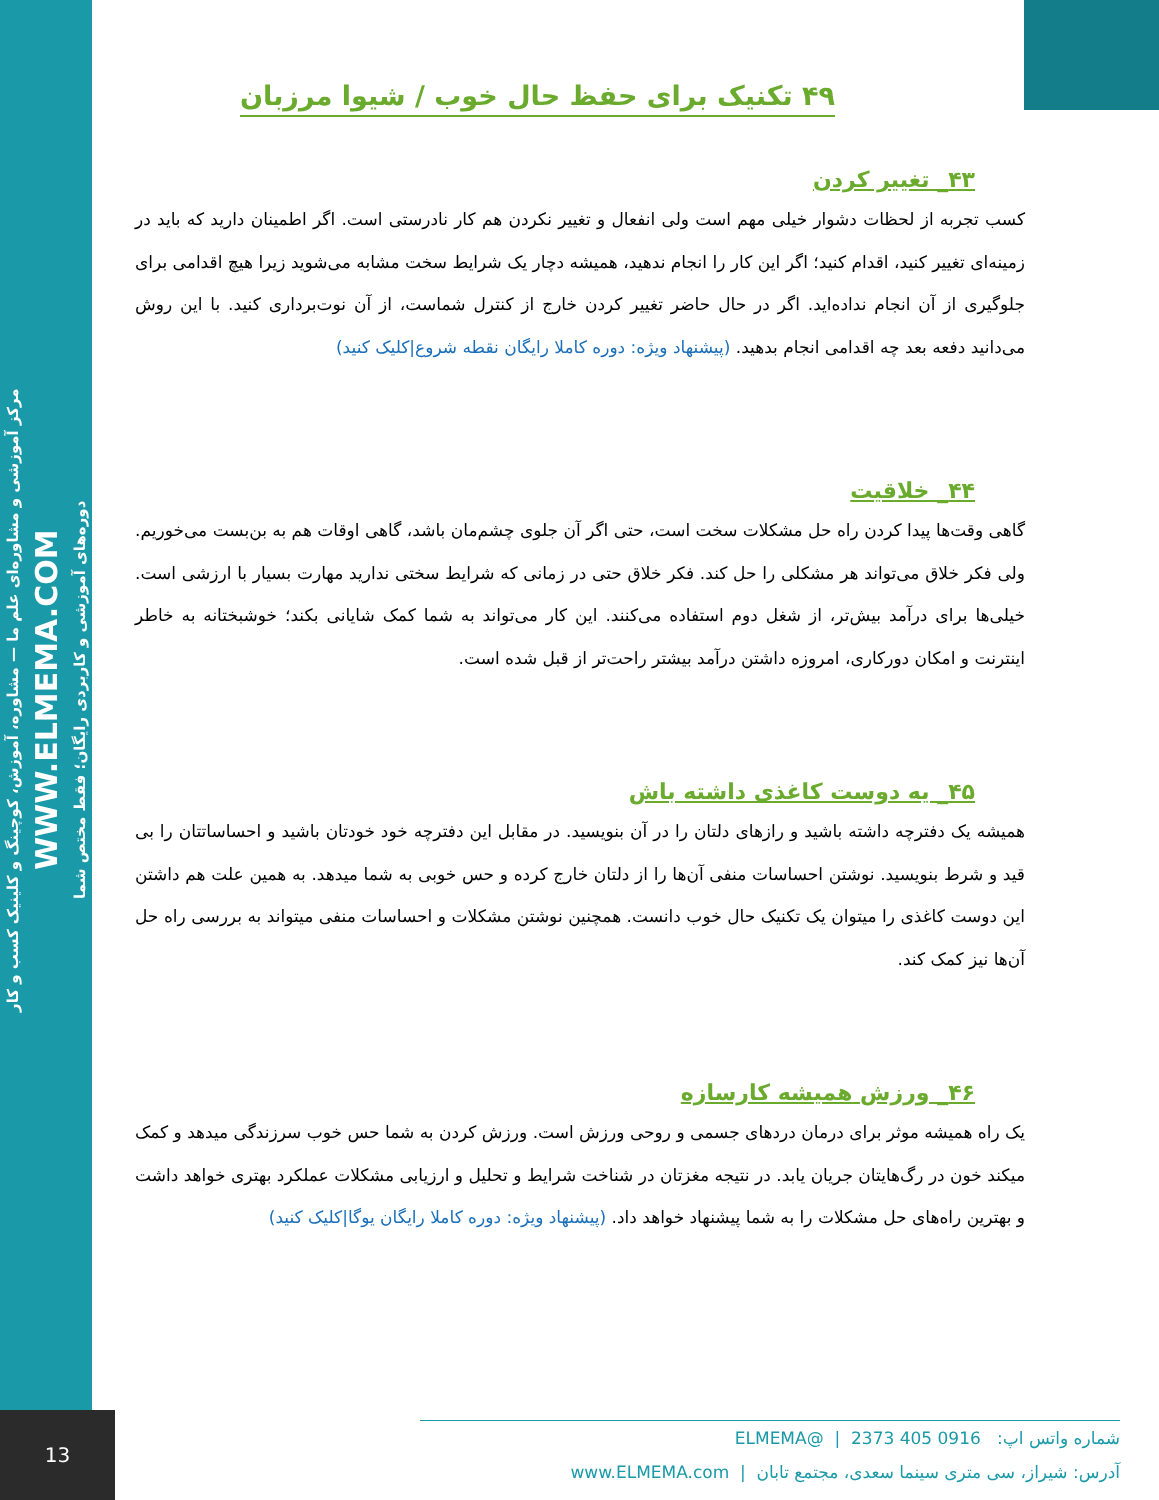مرکز آموزشی و مشاوره‌ای علم ما — مشاوره، آموزش، کوچینگ و کلینیک کسب و کار
WWW.ELMEMA.COM
دوره‌های آموزشی و کاربردی رایگان؛ فقط مختص شما
۴۹ تکنیک برای حفظ حال خوب / شیوا مرزبان
۴۳_ تغییر کردن
کسب تجربه از لحظات دشوار خیلی مهم است ولی انفعال و تغییر نکردن هم کار نادرستی است. اگر اطمینان دارید که باید در زمینه‌ای تغییر کنید، اقدام کنید؛ اگر این کار را انجام ندهید، همیشه دچار یک شرایط سخت مشابه می‌شوید زیرا هیچ اقدامی برای جلوگیری از آن انجام نداده‌اید. اگر در حال حاضر تغییر کردن خارج از کنترل شماست، از آن نوت‌برداری کنید. با این روش می‌دانید دفعه بعد چه اقدامی انجام بدهید. (پیشنهاد ویژه: دوره کاملا رایگان نقطه شروع|کلیک کنید)
۴۴_ خلاقیت
گاهی وقت‌ها پیدا کردن راه حل مشکلات سخت است، حتی اگر آن جلوی چشم‌مان باشد، گاهی اوقات هم به بن‌بست می‌خوریم. ولی فکر خلاق می‌تواند هر مشکلی را حل کند. فکر خلاق حتی در زمانی که شرایط سختی ندارید مهارت بسیار با ارزشی است. خیلی‌ها برای درآمد بیش‌تر، از شغل دوم استفاده می‌کنند. این کار می‌تواند به شما کمک شایانی بکند؛ خوشبختانه به خاطر اینترنت و امکان دورکاری، امروزه داشتن درآمد بیشتر راحت‌تر از قبل شده است.
۴۵_ یه دوست کاغذی داشته باش
همیشه یک دفترچه داشته باشید و رازهای دلتان را در آن بنویسید. در مقابل این دفترچه خود خودتان باشید و احساساتتان را بی قید و شرط بنویسید. نوشتن احساسات منفی آن‌ها را از دلتان خارج کرده و حس خوبی به شما میدهد. به همین علت هم داشتن این دوست کاغذی را میتوان یک تکنیک حال خوب دانست. همچنین نوشتن مشکلات و احساسات منفی میتواند به بررسی راه حل آن‌ها نیز کمک کند.
۴۶_ ورزش همیشه کارسازه
یک راه همیشه موثر برای درمان دردهای جسمی و روحی ورزش است. ورزش کردن به شما حس خوب سرزندگی میدهد و کمک میکند خون در رگ‌هایتان جریان یابد. در نتیجه مغزتان در شناخت شرایط و تحلیل و ارزیابی مشکلات عملکرد بهتری خواهد داشت و بهترین راه‌های حل مشکلات را به شما پیشنهاد خواهد داد. (پیشنهاد ویژه: دوره کاملا رایگان یوگا|کلیک کنید)
13
شماره واتس اپ: 0916 405 2373 | @ELMEMA
آدرس: شیراز، سی متری سینما سعدی، مجتمع تابان | www.ELMEMA.com